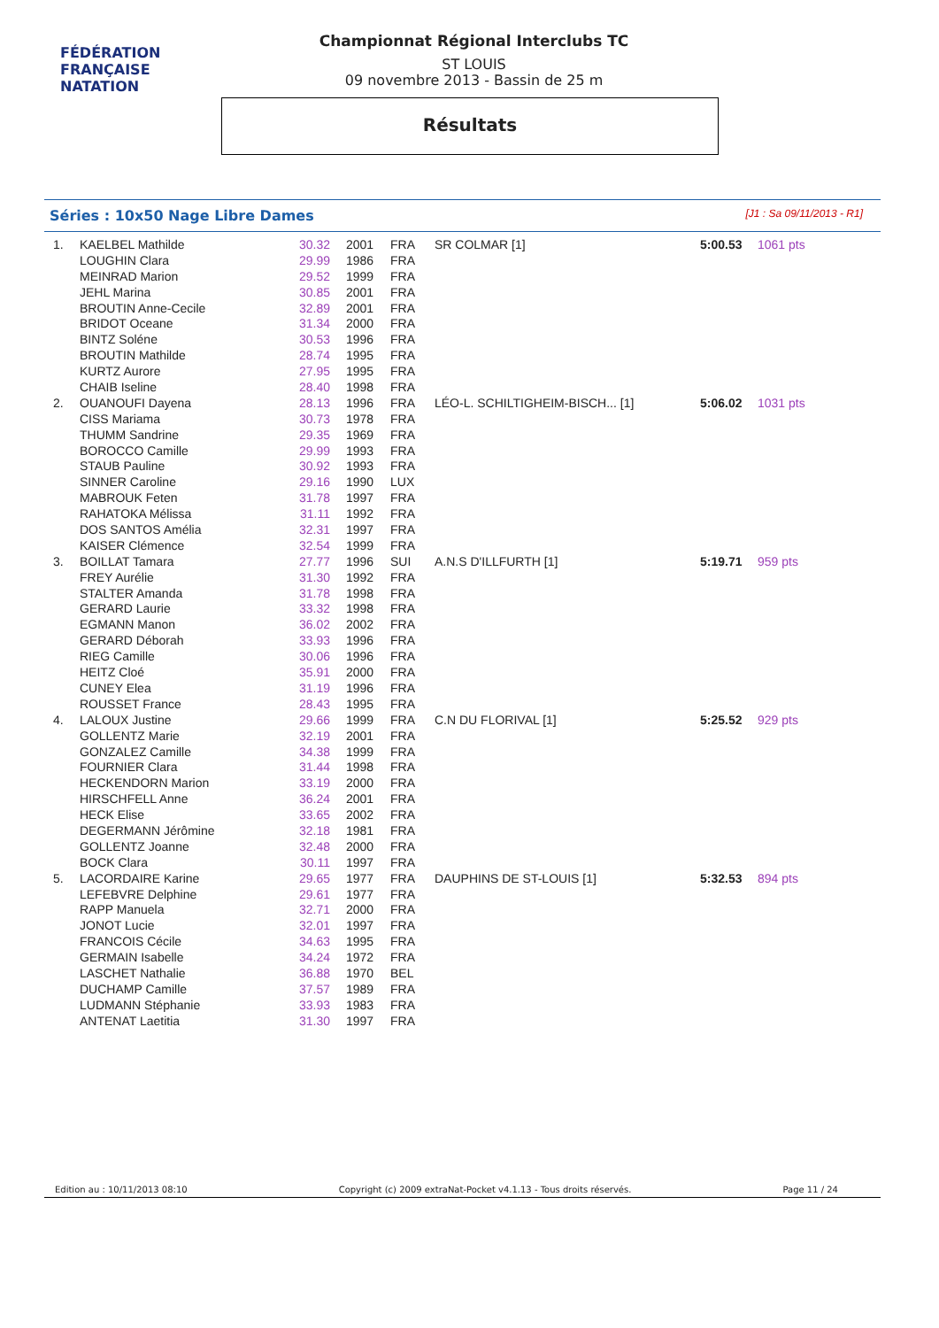FÉDÉRATION FRANÇAISE
NATATION
Championnat Régional Interclubs TC
ST LOUIS
09 novembre 2013 - Bassin de 25 m
Résultats
Séries : 10x50 Nage Libre Dames [J1 : Sa 09/11/2013 - R1]
| 1. | KAELBEL Mathilde | 30.32 | 2001 | FRA | SR COLMAR [1] | 5:00.53 | 1061 pts |
| | LOUGHIN Clara | 29.99 | 1986 | FRA | | | |
| | MEINRAD Marion | 29.52 | 1999 | FRA | | | |
| | JEHL Marina | 30.85 | 2001 | FRA | | | |
| | BROUTIN Anne-Cecile | 32.89 | 2001 | FRA | | | |
| | BRIDOT Oceane | 31.34 | 2000 | FRA | | | |
| | BINTZ Soléne | 30.53 | 1996 | FRA | | | |
| | BROUTIN Mathilde | 28.74 | 1995 | FRA | | | |
| | KURTZ Aurore | 27.95 | 1995 | FRA | | | |
| | CHAIB Iseline | 28.40 | 1998 | FRA | | | |
| 2. | OUANOUFI Dayena | 28.13 | 1996 | FRA | LÉO-L. SCHILTIGHEIM-BISCH... [1] | 5:06.02 | 1031 pts |
| | CISS Mariama | 30.73 | 1978 | FRA | | | |
| | THUMM Sandrine | 29.35 | 1969 | FRA | | | |
| | BOROCCO Camille | 29.99 | 1993 | FRA | | | |
| | STAUB Pauline | 30.92 | 1993 | FRA | | | |
| | SINNER Caroline | 29.16 | 1990 | LUX | | | |
| | MABROUK Feten | 31.78 | 1997 | FRA | | | |
| | RAHATOKA Mélissa | 31.11 | 1992 | FRA | | | |
| | DOS SANTOS Amélia | 32.31 | 1997 | FRA | | | |
| | KAISER Clémence | 32.54 | 1999 | FRA | | | |
| 3. | BOILLAT Tamara | 27.77 | 1996 | SUI | A.N.S D'ILLFURTH [1] | 5:19.71 | 959 pts |
| | FREY Aurélie | 31.30 | 1992 | FRA | | | |
| | STALTER Amanda | 31.78 | 1998 | FRA | | | |
| | GERARD Laurie | 33.32 | 1998 | FRA | | | |
| | EGMANN Manon | 36.02 | 2002 | FRA | | | |
| | GERARD Déborah | 33.93 | 1996 | FRA | | | |
| | RIEG Camille | 30.06 | 1996 | FRA | | | |
| | HEITZ Cloé | 35.91 | 2000 | FRA | | | |
| | CUNEY Elea | 31.19 | 1996 | FRA | | | |
| | ROUSSET France | 28.43 | 1995 | FRA | | | |
| 4. | LALOUX Justine | 29.66 | 1999 | FRA | C.N DU FLORIVAL [1] | 5:25.52 | 929 pts |
| | GOLLENTZ Marie | 32.19 | 2001 | FRA | | | |
| | GONZALEZ Camille | 34.38 | 1999 | FRA | | | |
| | FOURNIER Clara | 31.44 | 1998 | FRA | | | |
| | HECKENDORN Marion | 33.19 | 2000 | FRA | | | |
| | HIRSCHFELL Anne | 36.24 | 2001 | FRA | | | |
| | HECK Elise | 33.65 | 2002 | FRA | | | |
| | DEGERMANN Jérômine | 32.18 | 1981 | FRA | | | |
| | GOLLENTZ Joanne | 32.48 | 2000 | FRA | | | |
| | BOCK Clara | 30.11 | 1997 | FRA | | | |
| 5. | LACORDAIRE Karine | 29.65 | 1977 | FRA | DAUPHINS DE ST-LOUIS [1] | 5:32.53 | 894 pts |
| | LEFEBVRE Delphine | 29.61 | 1977 | FRA | | | |
| | RAPP Manuela | 32.71 | 2000 | FRA | | | |
| | JONOT Lucie | 32.01 | 1997 | FRA | | | |
| | FRANCOIS Cécile | 34.63 | 1995 | FRA | | | |
| | GERMAIN Isabelle | 34.24 | 1972 | FRA | | | |
| | LASCHET Nathalie | 36.88 | 1970 | BEL | | | |
| | DUCHAMP Camille | 37.57 | 1989 | FRA | | | |
| | LUDMANN Stéphanie | 33.93 | 1983 | FRA | | | |
| | ANTENAT Laetitia | 31.30 | 1997 | FRA | | | |
Edition au : 10/11/2013 08:10 Copyright (c) 2009 extraNat-Pocket v4.1.13 - Tous droits réservés. Page 11 / 24